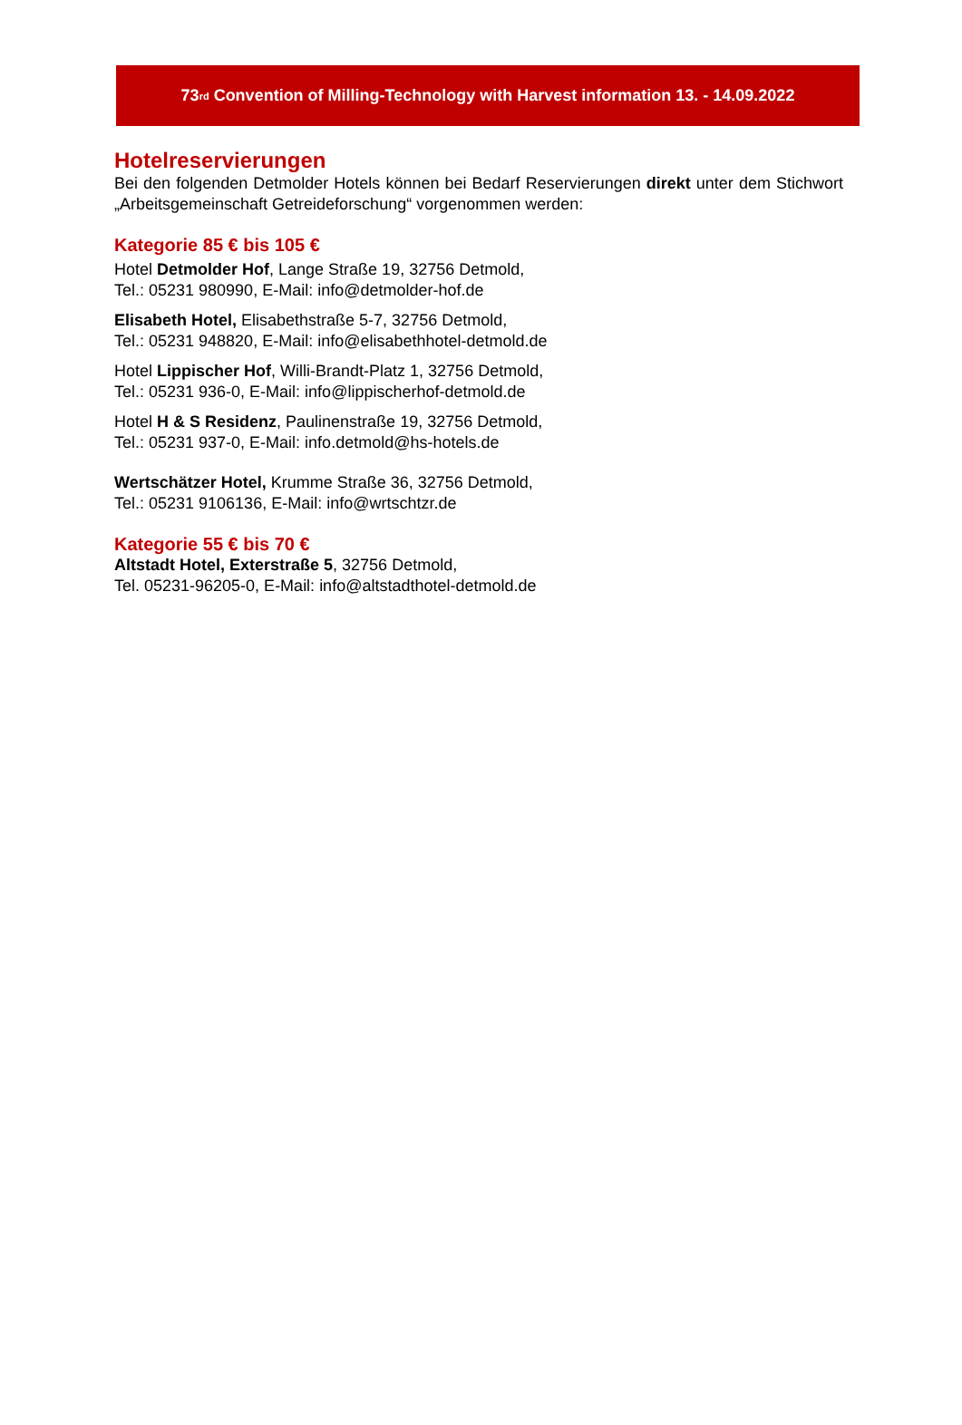73<sup>rd</sup> Convention of Milling-Technology with Harvest information 13. - 14.09.2022
Hotelreservierungen
Bei den folgenden Detmolder Hotels können bei Bedarf Reservierungen direkt unter dem Stichwort „Arbeitsgemeinschaft Getreideforschung“ vorgenommen werden:
Kategorie 85 € bis 105 €
Hotel Detmolder Hof, Lange Straße 19, 32756 Detmold,
Tel.: 05231 980990, E-Mail: info@detmolder-hof.de
Elisabeth Hotel, Elisabethstraße 5-7, 32756 Detmold,
Tel.: 05231 948820, E-Mail: info@elisabethhotel-detmold.de
Hotel Lippischer Hof, Willi-Brandt-Platz 1, 32756 Detmold,
Tel.: 05231 936-0, E-Mail: info@lippischerhof-detmold.de
Hotel H & S Residenz, Paulinenstraße 19, 32756 Detmold,
Tel.: 05231 937-0, E-Mail: info.detmold@hs-hotels.de
Wertschätzer Hotel, Krumme Straße 36, 32756 Detmold,
Tel.: 05231 9106136, E-Mail: info@wrtschtzr.de
Kategorie 55 € bis 70 €
Altstadt Hotel, Exterstraße 5, 32756 Detmold,
Tel. 05231-96205-0, E-Mail: info@altstadthotel-detmold.de